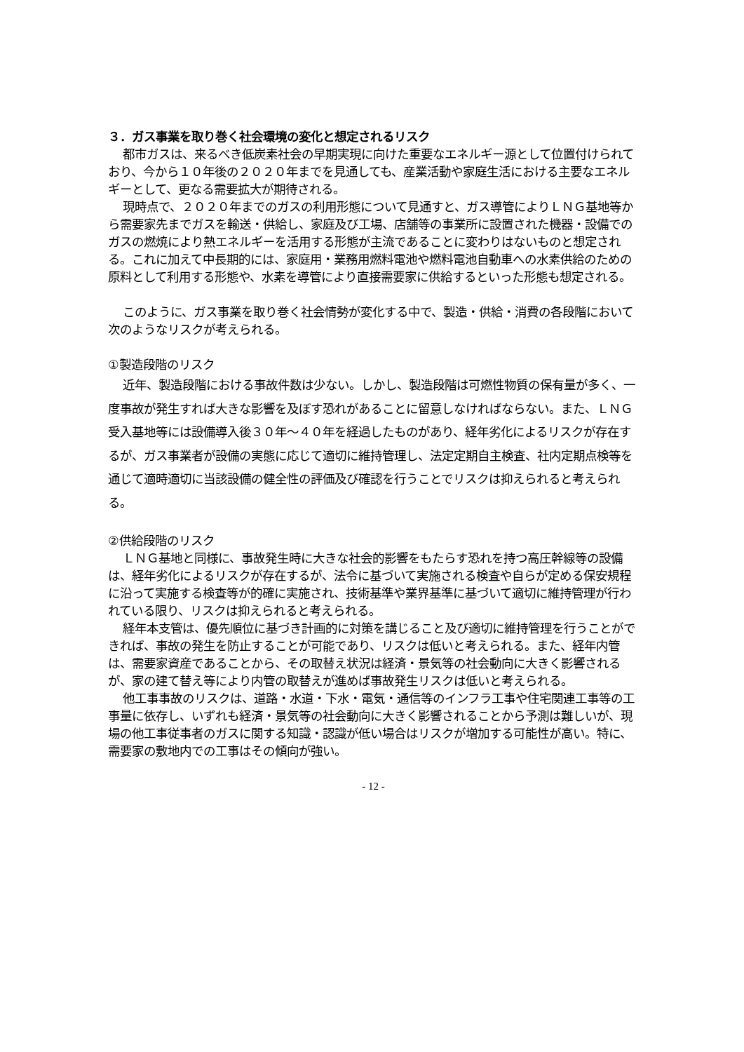３．ガス事業を取り巻く社会環境の変化と想定されるリスク
都市ガスは、来るべき低炭素社会の早期実現に向けた重要なエネルギー源として位置付けられており、今から１０年後の２０２０年までを見通しても、産業活動や家庭生活における主要なエネルギーとして、更なる需要拡大が期待される。
現時点で、２０２０年までのガスの利用形態について見通すと、ガス導管によりＬＮＧ基地等から需要家先までガスを輸送・供給し、家庭及び工場、店舗等の事業所に設置された機器・設備でのガスの燃焼により熱エネルギーを活用する形態が主流であることに変わりはないものと想定される。これに加えて中長期的には、家庭用・業務用燃料電池や燃料電池自動車への水素供給のための原料として利用する形態や、水素を導管により直接需要家に供給するといった形態も想定される。
このように、ガス事業を取り巻く社会情勢が変化する中で、製造・供給・消費の各段階において次のようなリスクが考えられる。
①製造段階のリスク
近年、製造段階における事故件数は少ない。しかし、製造段階は可燃性物質の保有量が多く、一度事故が発生すれば大きな影響を及ぼす恐れがあることに留意しなければならない。また、ＬＮＧ受入基地等には設備導入後３０年～４０年を経過したものがあり、経年劣化によるリスクが存在するが、ガス事業者が設備の実態に応じて適切に維持管理し、法定定期自主検査、社内定期点検等を通じて適時適切に当該設備の健全性の評価及び確認を行うことでリスクは抑えられると考えられる。
②供給段階のリスク
ＬＮＧ基地と同様に、事故発生時に大きな社会的影響をもたらす恐れを持つ高圧幹線等の設備は、経年劣化によるリスクが存在するが、法令に基づいて実施される検査や自らが定める保安規程に沿って実施する検査等が的確に実施され、技術基準や業界基準に基づいて適切に維持管理が行われている限り、リスクは抑えられると考えられる。
経年本支管は、優先順位に基づき計画的に対策を講じること及び適切に維持管理を行うことができれば、事故の発生を防止することが可能であり、リスクは低いと考えられる。また、経年内管は、需要家資産であることから、その取替え状況は経済・景気等の社会動向に大きく影響されるが、家の建て替え等により内管の取替えが進めば事故発生リスクは低いと考えられる。
他工事事故のリスクは、道路・水道・下水・電気・通信等のインフラ工事や住宅関連工事等の工事量に依存し、いずれも経済・景気等の社会動向に大きく影響されることから予測は難しいが、現場の他工事従事者のガスに関する知識・認識が低い場合はリスクが増加する可能性が高い。特に、需要家の敷地内での工事はその傾向が強い。
- 12 -